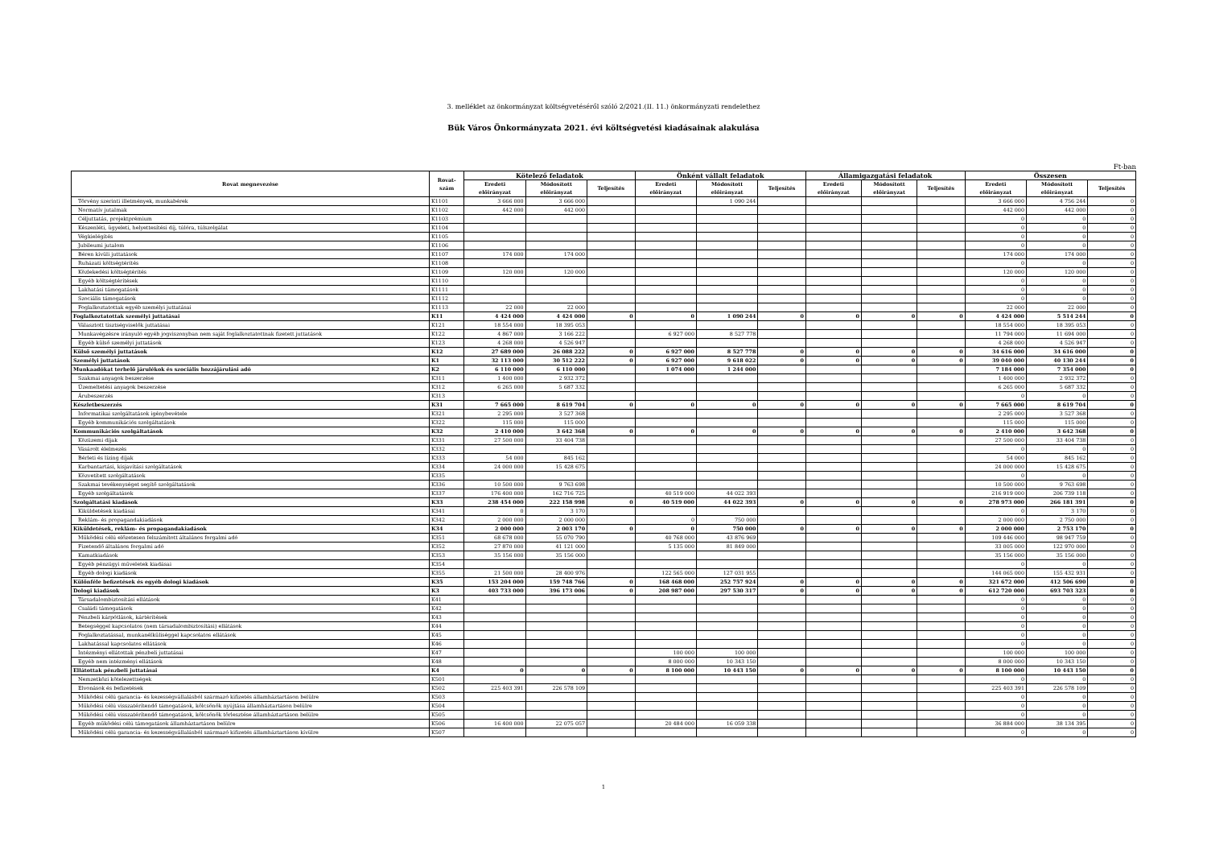3. melléklet az önkormányzat költségvetéséről szóló 2/2021.(II. 11.) önkormányzati rendelethez
Bük Város Önkormányzata 2021. évi költségvetési kiadásainak alakulása
Ft-ban
| Rovat megnevezése | Rovat- szám | Kötelező feladatok | | | Önként vállalt feladatok | | | Államigazgatási feladatok | | | Összesen | | |
| --- | --- | --- | --- | --- | --- | --- | --- | --- | --- | --- | --- | --- | --- |
| | | Eredeti előirányzat | Módosított előirányzat | Teljesítés | Eredeti előirányzat | Módosított előirányzat | Teljesítés | Eredeti előirányzat | Módosított előirányzat | Teljesítés | Eredeti előirányzat | Módosított előirányzat | Teljesítés |
| Törvény szerinti illetmények, munkabérek | K1101 | 3 666 000 | 3 666 000 | | | 1 090 244 | | | | | 3 666 000 | 4 756 244 | 0 |
| Normatív jutalmak | K1102 | 442 000 | 442 000 | | | | | | | | 442 000 | 442 000 | 0 |
| Céljuttatás, projektprémium | K1103 | | | | | | | | | | 0 | 0 | 0 |
| Készenléti, ügyeleti, helyettesítési díj, túlóra, túlszolgálat | K1104 | | | | | | | | | | 0 | 0 | 0 |
| Végkielégítés | K1105 | | | | | | | | | | 0 | 0 | 0 |
| Jubileumi jutalom | K1106 | | | | | | | | | | 0 | 0 | 0 |
| Béren kívüli juttatások | K1107 | 174 000 | 174 000 | | | | | | | | 174 000 | 174 000 | 0 |
| Ruházati költségtérítés | K1108 | | | | | | | | | | 0 | 0 | 0 |
| Közlekedési költségtérítés | K1109 | 120 000 | 120 000 | | | | | | | | 120 000 | 120 000 | 0 |
| Egyéb költségtérítések | K1110 | | | | | | | | | | 0 | 0 | 0 |
| Lakhatási támogatások | K1111 | | | | | | | | | | 0 | 0 | 0 |
| Szociális támogatások | K1112 | | | | | | | | | | 0 | 0 | 0 |
| Foglalkoztatottak egyéb személyi juttatásai | K1113 | 22 000 | 22 000 | | | | | | | | 22 000 | 22 000 | 0 |
| Foglalkoztatottak személyi juttatásai | K11 | 4 424 000 | 4 424 000 | 0 | 0 | 1 090 244 | 0 | 0 | 0 | 0 | 4 424 000 | 5 514 244 | 0 |
| Választott tisztségviselők juttatásai | K121 | 18 554 000 | 18 395 053 | | | | | | | | 18 554 000 | 18 395 053 | 0 |
| Munkavégzésre irányuló egyéb jogviszonyban nem saját foglalkoztatottnak fizetett juttatások | K122 | 4 867 000 | 3 166 222 | | 6 927 000 | 8 527 778 | | | | | 11 794 000 | 11 694 000 | 0 |
| Egyéb külső személyi juttatások | K123 | 4 268 000 | 4 526 947 | | | | | | | | 4 268 000 | 4 526 947 | 0 |
| Külső személyi juttatások | K12 | 27 689 000 | 26 088 222 | 0 | 6 927 000 | 8 527 778 | 0 | 0 | 0 | 0 | 34 616 000 | 34 616 000 | 0 |
| Személyi juttatások | K1 | 32 113 000 | 30 512 222 | 0 | 6 927 000 | 9 618 022 | 0 | 0 | 0 | 0 | 39 040 000 | 40 130 244 | 0 |
| Munkaadókat terhelő járulékok és szociális hozzájárulási adó | K2 | 6 110 000 | 6 110 000 | | 1 074 000 | 1 244 000 | | | | | 7 184 000 | 7 354 000 | 0 |
| Szakmai anyagok beszerzése | K311 | 1 400 000 | 2 932 372 | | | | | | | | 1 400 000 | 2 932 372 | 0 |
| Üzemeltetési anyagok beszerzése | K312 | 6 265 000 | 5 687 332 | | | | | | | | 6 265 000 | 5 687 332 | 0 |
| Árubeszerzés | K313 | | | | | | | | | | 0 | 0 | 0 |
| Készletbeszerzés | K31 | 7 665 000 | 8 619 704 | 0 | 0 | 0 | 0 | 0 | 0 | 0 | 7 665 000 | 8 619 704 | 0 |
| Informatikai szolgáltatások igénybevétele | K321 | 2 295 000 | 3 527 368 | | | | | | | | 2 295 000 | 3 527 368 | 0 |
| Egyéb kommunikációs szolgáltatások | K322 | 115 000 | 115 000 | | | | | | | | 115 000 | 115 000 | 0 |
| Kommunikációs szolgáltatások | K32 | 2 410 000 | 3 642 368 | 0 | 0 | 0 | 0 | 0 | 0 | 0 | 2 410 000 | 3 642 368 | 0 |
| Közüzemi díjak | K331 | 27 500 000 | 33 404 738 | | | | | | | | 27 500 000 | 33 404 738 | 0 |
| Vásárolt élelmezés | K332 | | | | | | | | | | 0 | 0 | 0 |
| Bérleti és lízing díjak | K333 | 54 000 | 845 162 | | | | | | | | 54 000 | 845 162 | 0 |
| Karbantartási, kisjavítási szolgáltatások | K334 | 24 000 000 | 15 428 675 | | | | | | | | 24 000 000 | 15 428 675 | 0 |
| Közvetített szolgáltatások | K335 | | | | | | | | | | 0 | 0 | 0 |
| Szakmai tevékenységet segítő szolgáltatások | K336 | 10 500 000 | 9 763 698 | | | | | | | | 10 500 000 | 9 763 698 | 0 |
| Egyéb szolgáltatások | K337 | 176 400 000 | 162 716 725 | | 40 519 000 | 44 022 393 | | | | | 216 919 000 | 206 739 118 | 0 |
| Szolgáltatási kiadások | K33 | 238 454 000 | 222 158 998 | 0 | 40 519 000 | 44 022 393 | 0 | 0 | 0 | 0 | 278 973 000 | 266 181 391 | 0 |
| Kiküldetések kiadásai | K341 | 0 | 3 170 | | | | | | | | 0 | 3 170 | 0 |
| Reklám- és propagandakiadások | K342 | 2 000 000 | 2 000 000 | | 0 | 750 000 | | | | | 2 000 000 | 2 750 000 | 0 |
| Kiküldetések, reklám- és propagandakiadások | K34 | 2 000 000 | 2 003 170 | 0 | 0 | 750 000 | 0 | 0 | 0 | 0 | 2 000 000 | 2 753 170 | 0 |
| Működési célú előzetesen felszámított általános forgalmi adó | K351 | 68 678 000 | 55 070 790 | | 40 768 000 | 43 876 969 | | | | | 109 446 000 | 98 947 759 | 0 |
| Fizetendő általános forgalmi adó | K352 | 27 870 000 | 41 121 000 | | 5 135 000 | 81 849 000 | | | | | 33 005 000 | 122 970 000 | 0 |
| Kamatkiadások | K353 | 35 156 000 | 35 156 000 | | | | | | | | 35 156 000 | 35 156 000 | 0 |
| Egyéb pénzügyi műveletek kiadásai | K354 | | | | | | | | | | 0 | 0 | 0 |
| Egyéb dologi kiadások | K355 | 21 500 000 | 28 400 976 | | 122 565 000 | 127 031 955 | | | | | 144 065 000 | 155 432 931 | 0 |
| Különféle befizetések és egyéb dologi kiadások | K35 | 153 204 000 | 159 748 766 | 0 | 168 468 000 | 252 757 924 | 0 | 0 | 0 | 0 | 321 672 000 | 412 506 690 | 0 |
| Dologi kiadások | K3 | 403 733 000 | 396 173 006 | 0 | 208 987 000 | 297 530 317 | 0 | 0 | 0 | 0 | 612 720 000 | 693 703 323 | 0 |
| Társadalombiztosítási ellátások | K41 | | | | | | | | | | 0 | 0 | 0 |
| Családi támogatások | K42 | | | | | | | | | | 0 | 0 | 0 |
| Pénzbeli kárpótlások, kártérítések | K43 | | | | | | | | | | 0 | 0 | 0 |
| Betegséggel kapcsolatos (nem társadalombiztosítási) ellátások | K44 | | | | | | | | | | 0 | 0 | 0 |
| Foglalkoztatással, munkanélküliséggel kapcsolatos ellátások | K45 | | | | | | | | | | 0 | 0 | 0 |
| Lakhatással kapcsolatos ellátások | K46 | | | | | | | | | | 0 | 0 | 0 |
| Intézményi ellátottak pénzbeli juttatásai | K47 | | | | 100 000 | 100 000 | | | | | 100 000 | 100 000 | 0 |
| Egyéb nem intézményi ellátások | K48 | | | | 8 000 000 | 10 343 150 | | | | | 8 000 000 | 10 343 150 | 0 |
| Ellátottak pénzbeli juttatásai | K4 | 0 | 0 | 0 | 8 100 000 | 10 443 150 | 0 | 0 | 0 | 0 | 8 100 000 | 10 443 150 | 0 |
| Nemzetközi kötelezettségek | K501 | | | | | | | | | | 0 | 0 | 0 |
| Elvonások és befizetések | K502 | 225 403 391 | 226 578 109 | | | | | | | | 225 403 391 | 226 578 109 | 0 |
| Működési célú garancia- és kezességvállalásból származó kifizetés államháztartáson belülre | K503 | | | | | | | | | | 0 | 0 | 0 |
| Működési célú visszatérítendő támogatások, kölcsönök nyújtása államháztartáson belülre | K504 | | | | | | | | | | 0 | 0 | 0 |
| Működési célú visszatérítendő támogatások, kölcsönök törlesztése államháztartáson belülre | K505 | | | | | | | | | | 0 | 0 | 0 |
| Egyéb működési célú támogatások államháztartáson belülre | K506 | 16 400 000 | 22 075 057 | | 20 484 000 | 16 059 338 | | | | | 36 884 000 | 38 134 395 | 0 |
| Működési célú garancia- és kezességvállalásból származó kifizetés államháztartáson kívülre | K507 | | | | | | | | | | 0 | 0 | 0 |
1